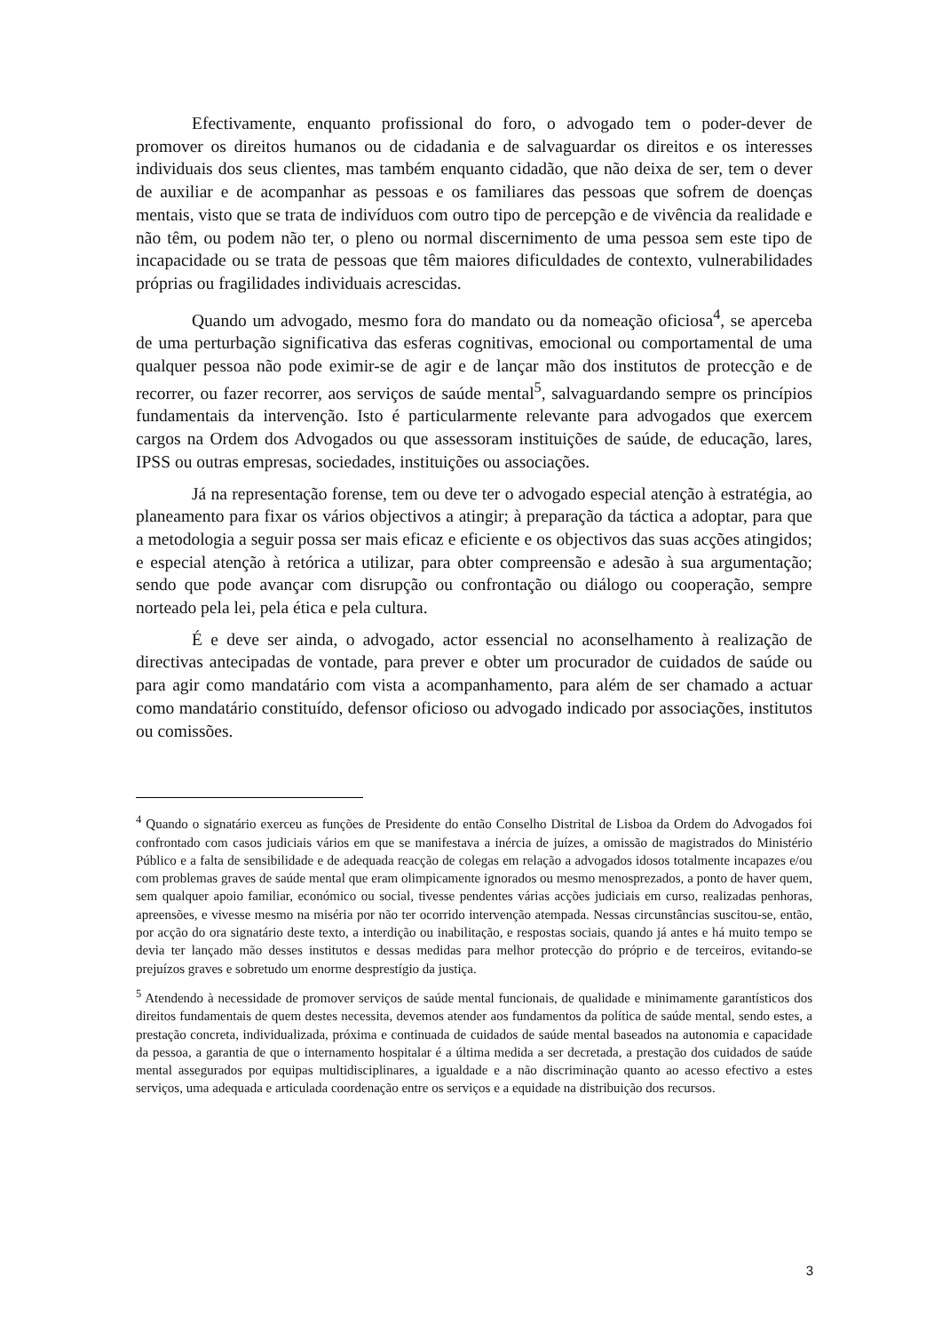Efectivamente, enquanto profissional do foro, o advogado tem o poder-dever de promover os direitos humanos ou de cidadania e de salvaguardar os direitos e os interesses individuais dos seus clientes, mas também enquanto cidadão, que não deixa de ser, tem o dever de auxiliar e de acompanhar as pessoas e os familiares das pessoas que sofrem de doenças mentais, visto que se trata de indivíduos com outro tipo de percepção e de vivência da realidade e não têm, ou podem não ter, o pleno ou normal discernimento de uma pessoa sem este tipo de incapacidade ou se trata de pessoas que têm maiores dificuldades de contexto, vulnerabilidades próprias ou fragilidades individuais acrescidas.
Quando um advogado, mesmo fora do mandato ou da nomeação oficiosa<sup>4</sup>, se aperceba de uma perturbação significativa das esferas cognitivas, emocional ou comportamental de uma qualquer pessoa não pode eximir-se de agir e de lançar mão dos institutos de protecção e de recorrer, ou fazer recorrer, aos serviços de saúde mental<sup>5</sup>, salvaguardando sempre os princípios fundamentais da intervenção. Isto é particularmente relevante para advogados que exercem cargos na Ordem dos Advogados ou que assessoram instituições de saúde, de educação, lares, IPSS ou outras empresas, sociedades, instituições ou associações.
Já na representação forense, tem ou deve ter o advogado especial atenção à estratégia, ao planeamento para fixar os vários objectivos a atingir; à preparação da táctica a adoptar, para que a metodologia a seguir possa ser mais eficaz e eficiente e os objectivos das suas acções atingidos; e especial atenção à retórica a utilizar, para obter compreensão e adesão à sua argumentação; sendo que pode avançar com disrupção ou confrontação ou diálogo ou cooperação, sempre norteado pela lei, pela ética e pela cultura.
É e deve ser ainda, o advogado, actor essencial no aconselhamento à realização de directivas antecipadas de vontade, para prever e obter um procurador de cuidados de saúde ou para agir como mandatário com vista a acompanhamento, para além de ser chamado a actuar como mandatário constituído, defensor oficioso ou advogado indicado por associações, institutos ou comissões.
<sup>4</sup> Quando o signatário exerceu as funções de Presidente do então Conselho Distrital de Lisboa da Ordem do Advogados foi confrontado com casos judiciais vários em que se manifestava a inércia de juízes, a omissão de magistrados do Ministério Público e a falta de sensibilidade e de adequada reacção de colegas em relação a advogados idosos totalmente incapazes e/ou com problemas graves de saúde mental que eram olimpicamente ignorados ou mesmo menosprezados, a ponto de haver quem, sem qualquer apoio familiar, económico ou social, tivesse pendentes várias acções judiciais em curso, realizadas penhoras, apreensões, e vivesse mesmo na miséria por não ter ocorrido intervenção atempada. Nessas circunstâncias suscitou-se, então, por acção do ora signatário deste texto, a interdição ou inabilitação, e respostas sociais, quando já antes e há muito tempo se devia ter lançado mão desses institutos e dessas medidas para melhor protecção do próprio e de terceiros, evitando-se prejuízos graves e sobretudo um enorme desprestígio da justiça.
<sup>5</sup> Atendendo à necessidade de promover serviços de saúde mental funcionais, de qualidade e minimamente garantísticos dos direitos fundamentais de quem destes necessita, devemos atender aos fundamentos da política de saúde mental, sendo estes, a prestação concreta, individualizada, próxima e continuada de cuidados de saúde mental baseados na autonomia e capacidade da pessoa, a garantia de que o internamento hospitalar é a última medida a ser decretada, a prestação dos cuidados de saúde mental assegurados por equipas multidisciplinares, a igualdade e a não discriminação quanto ao acesso efectivo a estes serviços, uma adequada e articulada coordenação entre os serviços e a equidade na distribuição dos recursos.
3